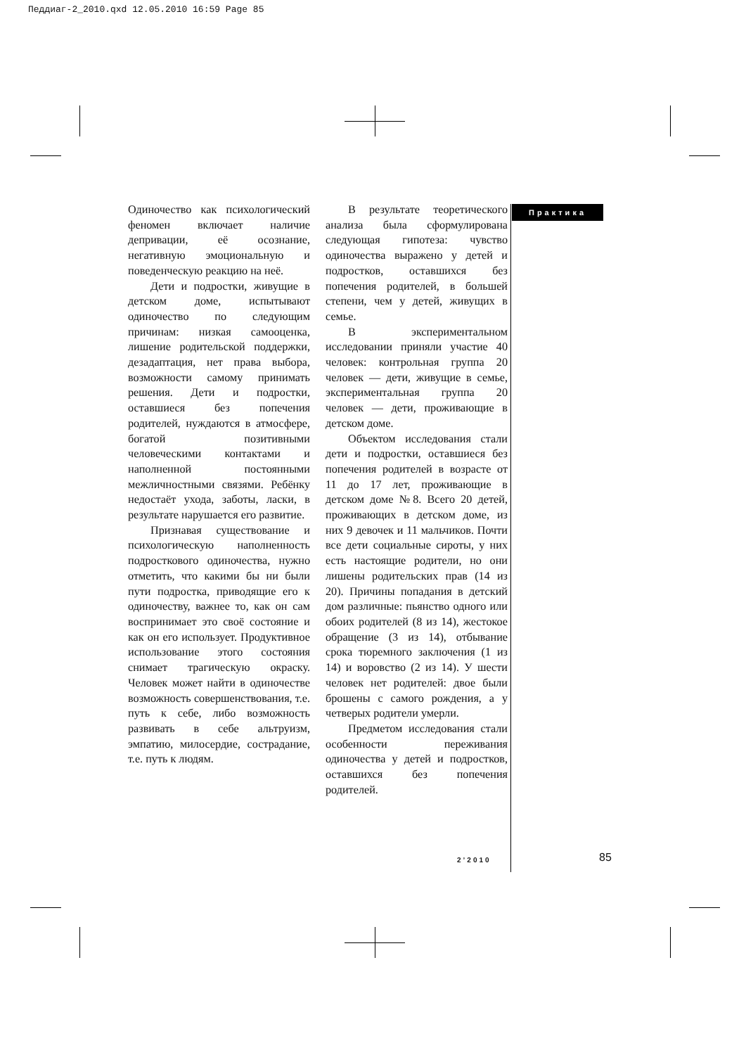Педдиаг-2_2010.qxd 12.05.2010 16:59 Page 85
Одиночество как психологический феномен включает наличие депривации, её осознание, негативную эмоциональную и поведенческую реакцию на неё.
Дети и подростки, живущие в детском доме, испытывают одиночество по следующим причинам: низкая самооценка, лишение родительской поддержки, дезадаптация, нет права выбора, возможности самому принимать решения. Дети и подростки, оставшиеся без попечения родителей, нуждаются в атмосфере, богатой позитивными человеческими контактами и наполненной постоянными межличностными связями. Ребёнку недостаёт ухода, заботы, ласки, в результате нарушается его развитие.
Признавая существование и психологическую наполненность подросткового одиночества, нужно отметить, что какими бы ни были пути подростка, приводящие его к одиночеству, важнее то, как он сам воспринимает это своё состояние и как он его использует. Продуктивное использование этого состояния снимает трагическую окраску. Человек может найти в одиночестве возможность совершенствования, т.е. путь к себе, либо возможность развивать в себе альтруизм, эмпатию, милосердие, сострадание, т.е. путь к людям.
В результате теоретического анализа была сформулирована следующая гипотеза: чувство одиночества выражено у детей и подростков, оставшихся без попечения родителей, в большей степени, чем у детей, живущих в семье.
В экспериментальном исследовании приняли участие 40 человек: контрольная группа 20 человек — дети, живущие в семье, экспериментальная группа 20 человек — дети, проживающие в детском доме.
Объектом исследования стали дети и подростки, оставшиеся без попечения родителей в возрасте от 11 до 17 лет, проживающие в детском доме №8. Всего 20 детей, проживающих в детском доме, из них 9 девочек и 11 мальчиков. Почти все дети социальные сироты, у них есть настоящие родители, но они лишены родительских прав (14 из 20). Причины попадания в детский дом различные: пьянство одного или обоих родителей (8 из 14), жестокое обращение (3 из 14), отбывание срока тюремного заключения (1 из 14) и воровство (2 из 14). У шести человек нет родителей: двое были брошены с самого рождения, а у четверых родители умерли.
Предметом исследования стали особенности переживания одиночества у детей и подростков, оставшихся без попечения родителей.
Практика
2’2010 85